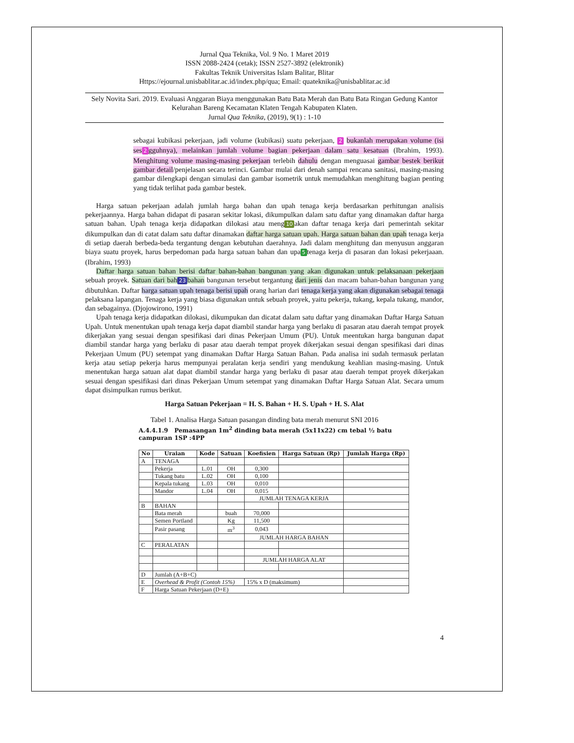Jurnal Qua Teknika, Vol. 9 No. 1 Maret 2019
ISSN 2088-2424 (cetak); ISSN 2527-3892 (elektronik)
Fakultas Teknik Universitas Islam Balitar, Blitar
Https://ejournal.unisbablitar.ac.id/index.php/qua; Email: quateknika@unisbablitar.ac.id
Sely Novita Sari. 2019. Evaluasi Anggaran Biaya menggunakan Batu Bata Merah dan Batu Bata Ringan Gedung Kantor Kelurahan Bareng Kecamatan Klaten Tengah Kabupaten Klaten.
Jurnal Qua Teknika, (2019), 9(1) : 1-10
sebagai kubikasi pekerjaan, jadi volume (kubikasi) suatu pekerjaan, 2 bukanlah merupakan volume (isi ses 2 gguhnya), melainkan jumlah volume bagian pekerjaan dalam satu kesatuan (Ibrahim, 1993). Menghitung volume masing-masing pekerjaan terlebih dahulu dengan menguasai gambar bestek berikut gambar detail/penjelasan secara terinci. Gambar mulai dari denah sampai rencana sanitasi, masing-masing gambar dilengkapi dengan simulasi dan gambar isometrik untuk memudahkan menghitung bagian penting yang tidak terlihat pada gambar bestek.
Harga satuan pekerjaan adalah jumlah harga bahan dan upah tenaga kerja berdasarkan perhitungan analisis pekerjaannya. Harga bahan didapat di pasaran sekitar lokasi, dikumpulkan dalam satu daftar yang dinamakan daftar harga satuan bahan. Upah tenaga kerja didapatkan dilokasi atau meng 10 akan daftar tenaga kerja dari pemerintah sekitar dikumpulkan dan di catat dalam satu daftar dinamakan daftar harga satuan upah. Harga satuan bahan dan upah tenaga kerja di setiap daerah berbeda-beda tergantung dengan kebutuhan daerahnya. Jadi dalam menghitung dan menyusun anggaran biaya suatu proyek, harus berpedoman pada harga satuan bahan dan upa 5 tenaga kerja di pasaran dan lokasi pekerjaaan. (Ibrahim, 1993)
Daftar harga satuan bahan berisi daftar bahan-bahan bangunan yang akan digunakan untuk pelaksanaan pekerjaan sebuah proyek. Satuan dari bah 23 bahan bangunan tersebut tergantung dari jenis dan macam bahan-bahan bangunan yang dibutuhkan. Daftar harga satuan upah tenaga berisi upah orang harian dari tenaga kerja yang akan digunakan sebagai tenaga pelaksana lapangan. Tenaga kerja yang biasa digunakan untuk sebuah proyek, yaitu pekerja, tukang, kepala tukang, mandor, dan sebagainya. (Djojowirono, 1991)
Upah tenaga kerja didapatkan dilokasi, dikumpukan dan dicatat dalam satu daftar yang dinamakan Daftar Harga Satuan Upah. Untuk menentukan upah tenaga kerja dapat diambil standar harga yang berlaku di pasaran atau daerah tempat proyek dikerjakan yang sesuai dengan spesifikasi dari dinas Pekerjaan Umum (PU). Untuk meentukan harga bangunan dapat diambil standar harga yang berlaku di pasar atau daerah tempat proyek dikerjakan sesuai dengan spesifikasi dari dinas Pekerjaan Umum (PU) setempat yang dinamakan Daftar Harga Satuan Bahan. Pada analisa ini sudah termasuk perlatan kerja atau setiap pekerja harus mempunyai peralatan kerja sendiri yang mendukung keahlian masing-masing. Untuk menentukan harga satuan alat dapat diambil standar harga yang berlaku di pasar atau daerah tempat proyek dikerjakan sesuai dengan spesifikasi dari dinas Pekerjaan Umum setempat yang dinamakan Daftar Harga Satuan Alat. Secara umum dapat disimpulkan rumus berikut.
Harga Satuan Pekerjaan = H. S. Bahan + H. S. Upah + H. S. Alat
Tabel 1. Analisa Harga Satuan pasangan dinding bata merah menurut SNI 2016
A.4.4.1.9 Pemasangan 1m<sup>2</sup> dinding bata merah (5x11x22) cm tebal ½ batu campuran 1SP :4PP
| No | Uraian | Kode | Satuan | Koefisien | Harga Satuan (Rp) | Jumlah Harga (Rp) |
| --- | --- | --- | --- | --- | --- | --- |
| A | TENAGA | | | | | |
| | Pekerja | L.01 | OH | 0,300 | | |
| | Tukang batu | L.02 | OH | 0,100 | | |
| | Kepala tukang | L.03 | OH | 0,010 | | |
| | Mandor | L.04 | OH | 0,015 | | |
| | | | | JUMLAH TENAGA KERJA | | |
| B | BAHAN | | | | | |
| | Bata merah | | buah | 70,000 | | |
| | Semen Portland | | Kg | 11,500 | | |
| | Pasir pasang | | m<sup>3</sup> | 0,043 | | |
| | | | | JUMLAH HARGA BAHAN | | |
| C | PERALATAN | | | | | |
| | | | | JUMLAH HARGA ALAT | | |
| D | Jumlah (A+B+C) | | | | | |
| E | Overhead & Profit (Contoh 15%) | | | 15% x D (maksimum) | | |
| F | Harga Satuan Pekerjaan (D+E) | | | | | |
4